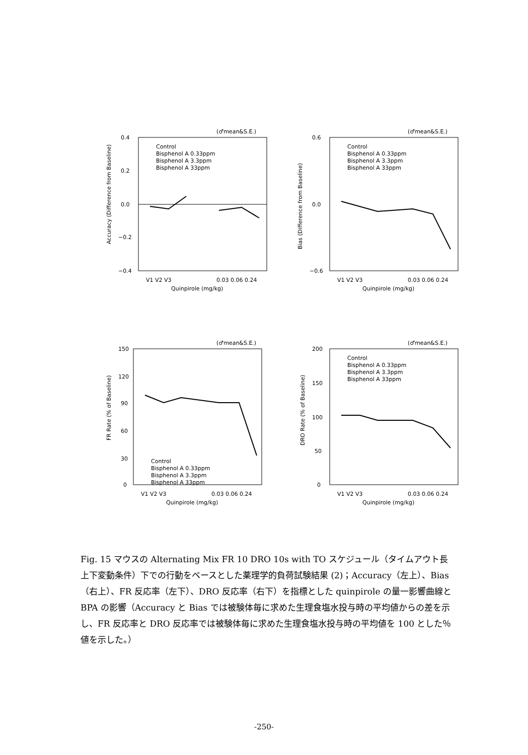(♂mean&S.E.)
0.4
0.2
0.0
−0.2
−0.4
Control
Bisphenol A 0.33ppm
Bisphenol A 3.3ppm
Bisphenol A 33ppm
V1 V2 V3
0.03 0.06 0.24
Quinpirole (mg/kg)
Accuracy (Difference from Baseline)
(♂mean&S.E.)
0.6
0.0
−0.6
Control
Bisphenol A 0.33ppm
Bisphenol A 3.3ppm
Bisphenol A 33ppm
V1 V2 V3
0.03 0.06 0.24
Quinpirole (mg/kg)
Bias (Difference from Baseline)
(♂mean&S.E.)
150
120
90
60
30
0
Control
Bisphenol A 0.33ppm
Bisphenol A 3.3ppm
Bisphenol A 33ppm
V1 V2 V3
0.03 0.06 0.24
Quinpirole (mg/kg)
FR Rate (% of Baseline)
(♂mean&S.E.)
200
150
100
50
0
Control
Bisphenol A 0.33ppm
Bisphenol A 3.3ppm
Bisphenol A 33ppm
V1 V2 V3
0.03 0.06 0.24
Quinpirole (mg/kg)
DRO Rate (% of Baseline)
Fig. 15 マウスの Alternating Mix FR 10 DRO 10s with TO スケジュール（タイムアウト長上下変動条件）下での行動をベースとした薬理学的負荷試験結果 (2)；Accuracy（左上）、Bias（右上）、FR 反応率（左下）、DRO 反応率（右下）を指標とした quinpirole の量一影響曲線と BPA の影響（Accuracy と Bias では被験体毎に求めた生理食塩水投与時の平均値からの差を示し、FR 反応率と DRO 反応率では被験体毎に求めた生理食塩水投与時の平均値を 100 とした％値を示した。）
-250-